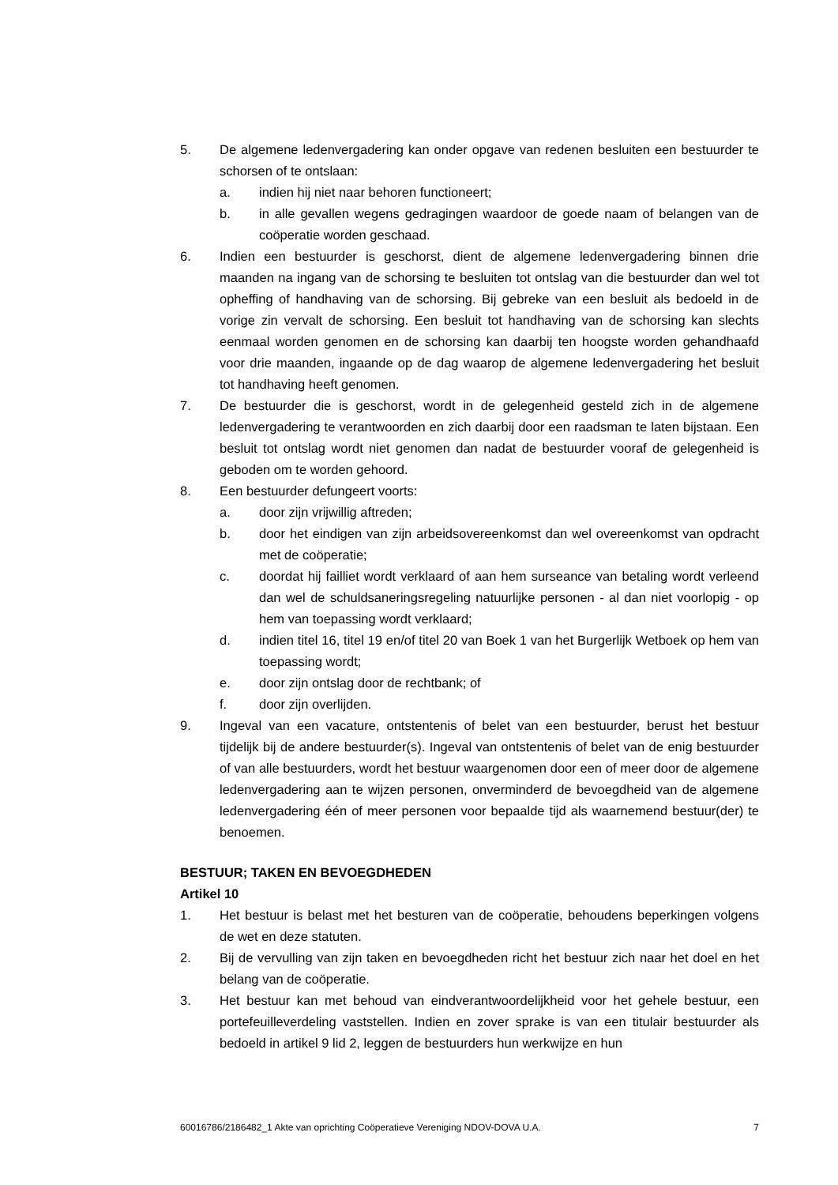5. De algemene ledenvergadering kan onder opgave van redenen besluiten een bestuurder te schorsen of te ontslaan:
a. indien hij niet naar behoren functioneert;
b. in alle gevallen wegens gedragingen waardoor de goede naam of belangen van de coöperatie worden geschaad.
6. Indien een bestuurder is geschorst, dient de algemene ledenvergadering binnen drie maanden na ingang van de schorsing te besluiten tot ontslag van die bestuurder dan wel tot opheffing of handhaving van de schorsing. Bij gebreke van een besluit als bedoeld in de vorige zin vervalt de schorsing. Een besluit tot handhaving van de schorsing kan slechts eenmaal worden genomen en de schorsing kan daarbij ten hoogste worden gehandhaafd voor drie maanden, ingaande op de dag waarop de algemene ledenvergadering het besluit tot handhaving heeft genomen.
7. De bestuurder die is geschorst, wordt in de gelegenheid gesteld zich in de algemene ledenvergadering te verantwoorden en zich daarbij door een raadsman te laten bijstaan. Een besluit tot ontslag wordt niet genomen dan nadat de bestuurder vooraf de gelegenheid is geboden om te worden gehoord.
8. Een bestuurder defungeert voorts:
a. door zijn vrijwillig aftreden;
b. door het eindigen van zijn arbeidsovereenkomst dan wel overeenkomst van opdracht met de coöperatie;
c. doordat hij failliet wordt verklaard of aan hem surseance van betaling wordt verleend dan wel de schuldsaneringsregeling natuurlijke personen - al dan niet voorlopig - op hem van toepassing wordt verklaard;
d. indien titel 16, titel 19 en/of titel 20 van Boek 1 van het Burgerlijk Wetboek op hem van toepassing wordt;
e. door zijn ontslag door de rechtbank; of
f. door zijn overlijden.
9. Ingeval van een vacature, ontstentenis of belet van een bestuurder, berust het bestuur tijdelijk bij de andere bestuurder(s). Ingeval van ontstentenis of belet van de enig bestuurder of van alle bestuurders, wordt het bestuur waargenomen door een of meer door de algemene ledenvergadering aan te wijzen personen, onverminderd de bevoegdheid van de algemene ledenvergadering één of meer personen voor bepaalde tijd als waarnemend bestuur(der) te benoemen.
BESTUUR; TAKEN EN BEVOEGDHEDEN
Artikel 10
1. Het bestuur is belast met het besturen van de coöperatie, behoudens beperkingen volgens de wet en deze statuten.
2. Bij de vervulling van zijn taken en bevoegdheden richt het bestuur zich naar het doel en het belang van de coöperatie.
3. Het bestuur kan met behoud van eindverantwoordelijkheid voor het gehele bestuur, een portefeuilleverdeling vaststellen. Indien en zover sprake is van een titulair bestuurder als bedoeld in artikel 9 lid 2, leggen de bestuurders hun werkwijze en hun
60016786/2186482_1 Akte van oprichting Coöperatieve Vereniging NDOV-DOVA U.A. 7